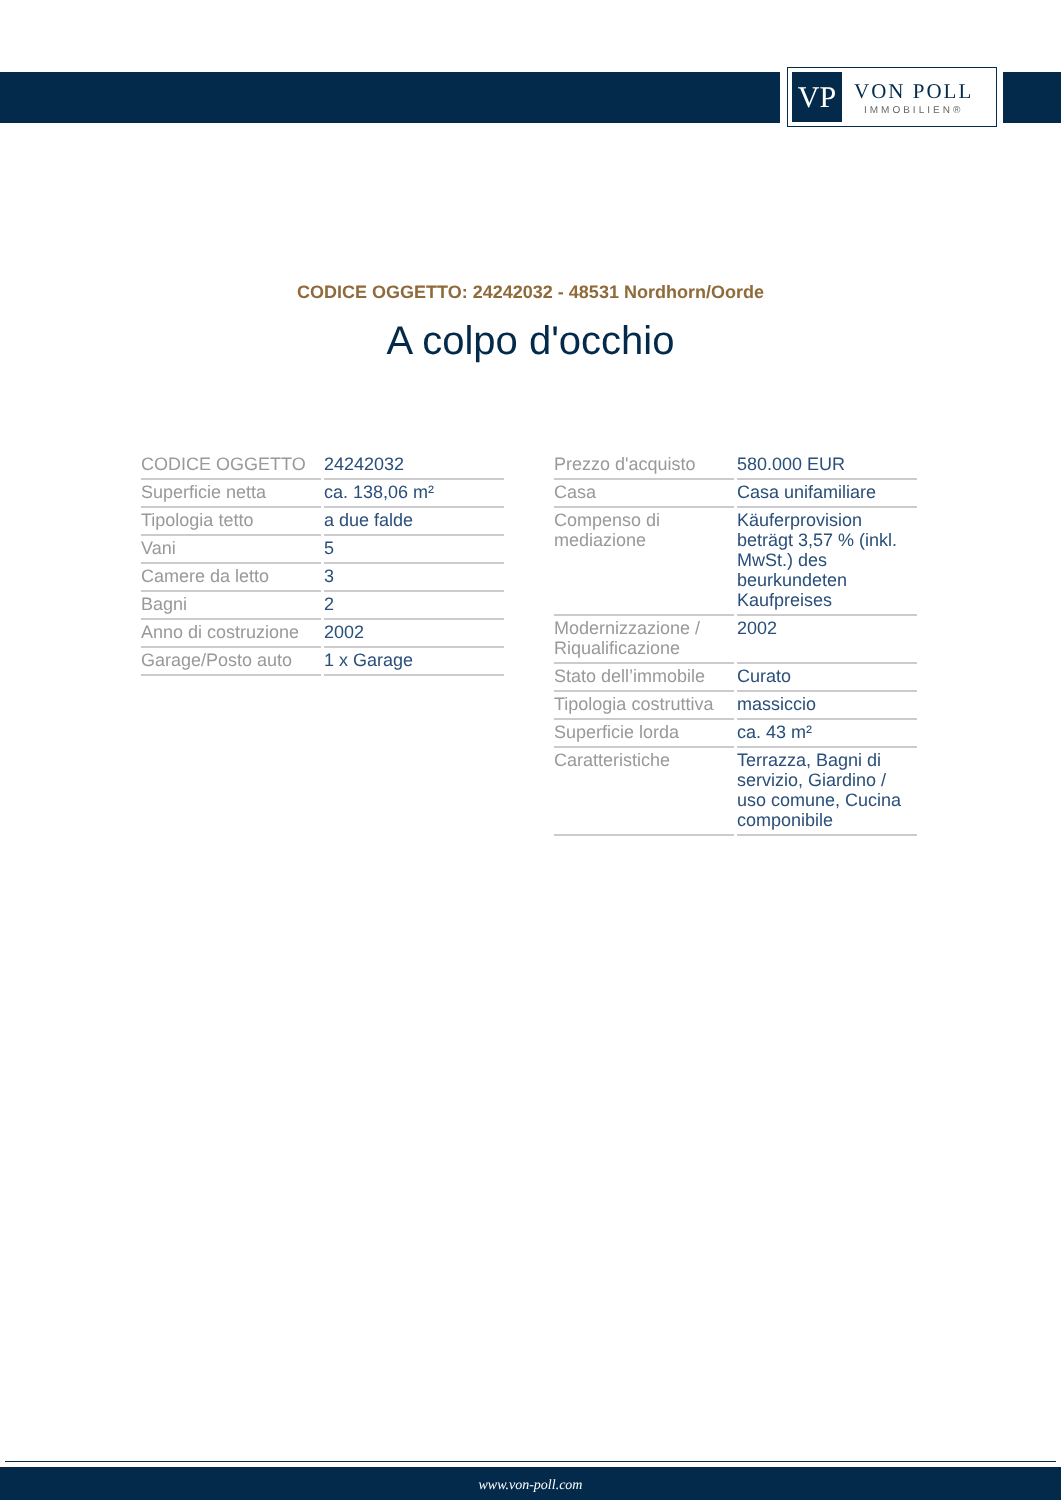VP
VON POLL
IMMOBILIEN®
CODICE OGGETTO: 24242032 - 48531 Nordhorn/Oorde
A colpo d'occhio
| CODICE OGGETTO | 24242032 |
| Superficie netta | ca. 138,06 m² |
| Tipologia tetto | a due falde |
| Vani | 5 |
| Camere da letto | 3 |
| Bagni | 2 |
| Anno di costruzione | 2002 |
| Garage/Posto auto | 1 x Garage |
| Prezzo d'acquisto | 580.000 EUR |
| Casa | Casa unifamiliare |
| Compenso di mediazione | Käuferprovision beträgt 3,57 % (inkl. MwSt.) des beurkundeten Kaufpreises |
| Modernizzazione / Riqualificazione | 2002 |
| Stato dell’immobile | Curato |
| Tipologia costruttiva | massiccio |
| Superficie lorda | ca. 43 m² |
| Caratteristiche | Terrazza, Bagni di servizio, Giardino / uso comune, Cucina componibile |
www.von-poll.com